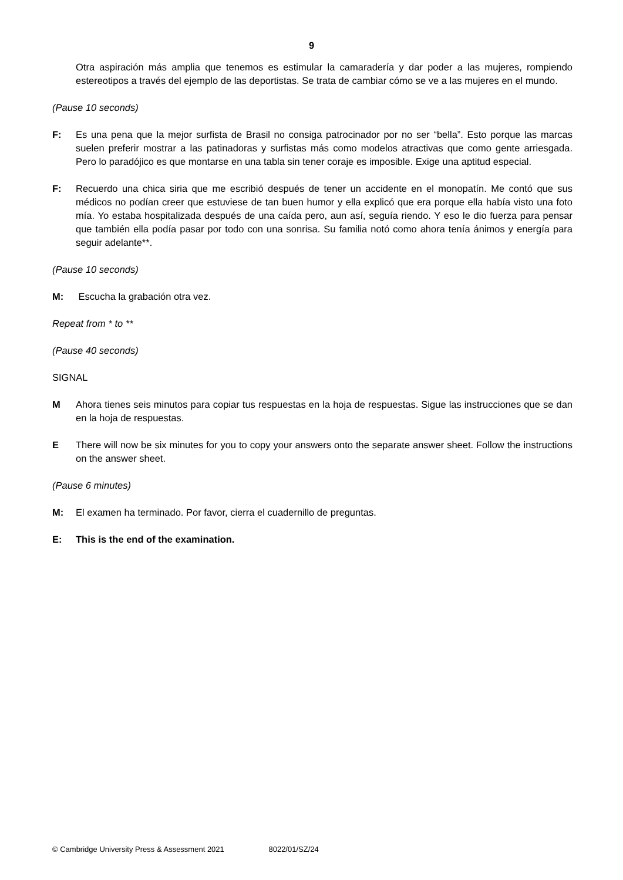9
Otra aspiración más amplia que tenemos es estimular la camaradería y dar poder a las mujeres, rompiendo estereotipos a través del ejemplo de las deportistas. Se trata de cambiar cómo se ve a las mujeres en el mundo.
(Pause 10 seconds)
F: Es una pena que la mejor surfista de Brasil no consiga patrocinador por no ser “bella”. Esto porque las marcas suelen preferir mostrar a las patinadoras y surfistas más como modelos atractivas que como gente arriesgada. Pero lo paradójico es que montarse en una tabla sin tener coraje es imposible. Exige una aptitud especial.
F: Recuerdo una chica siria que me escribió después de tener un accidente en el monopatín. Me contó que sus médicos no podían creer que estuviese de tan buen humor y ella explicó que era porque ella había visto una foto mía. Yo estaba hospitalizada después de una caída pero, aun así, seguía riendo. Y eso le dio fuerza para pensar que también ella podía pasar por todo con una sonrisa. Su familia notó como ahora tenía ánimos y energía para seguir adelante**.
(Pause 10 seconds)
M: Escucha la grabación otra vez.
Repeat from * to **
(Pause 40 seconds)
SIGNAL
M Ahora tienes seis minutos para copiar tus respuestas en la hoja de respuestas. Sigue las instrucciones que se dan en la hoja de respuestas.
E There will now be six minutes for you to copy your answers onto the separate answer sheet. Follow the instructions on the answer sheet.
(Pause 6 minutes)
M: El examen ha terminado. Por favor, cierra el cuadernillo de preguntas.
E: This is the end of the examination.
© Cambridge University Press & Assessment 2021 8022/01/SZ/24